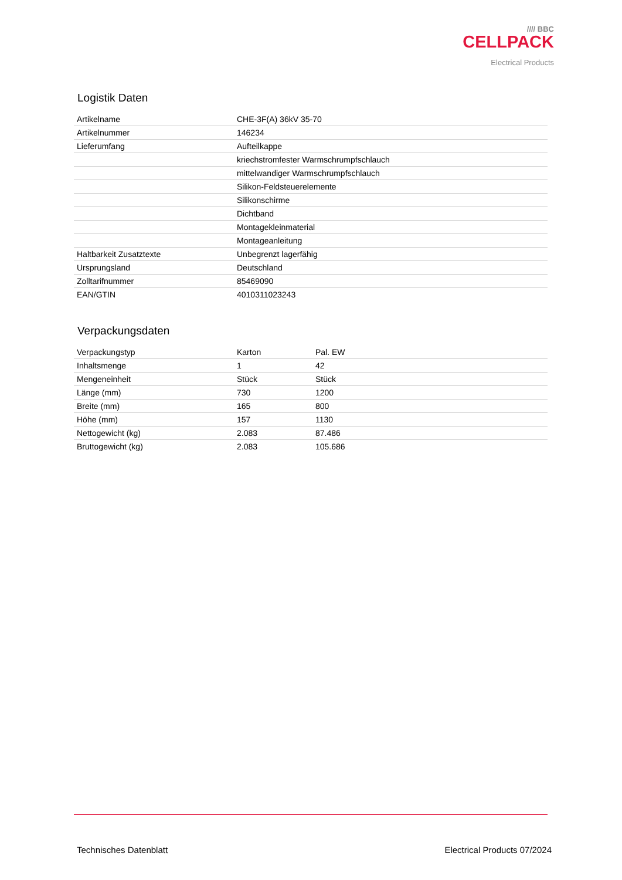//// BBC
CELLPACK
Electrical Products
Logistik Daten
| Artikelname | CHE-3F(A) 36kV 35-70 |
| Artikelnummer | 146234 |
| Lieferumfang | Aufteilkappe |
| | kriechstromfester Warmschrumpfschlauch |
| | mittelwandiger Warmschrumpfschlauch |
| | Silikon-Feldsteuerelemente |
| | Silikonschirme |
| | Dichtband |
| | Montagekleinmaterial |
| | Montageanleitung |
| Haltbarkeit Zusatztexte | Unbegrenzt lagerfähig |
| Ursprungsland | Deutschland |
| Zolltarifnummer | 85469090 |
| EAN/GTIN | 4010311023243 |
Verpackungsdaten
| Verpackungstyp | Karton | Pal. EW |
| Inhaltsmenge | 1 | 42 |
| Mengeneinheit | Stück | Stück |
| Länge (mm) | 730 | 1200 |
| Breite (mm) | 165 | 800 |
| Höhe (mm) | 157 | 1130 |
| Nettogewicht (kg) | 2.083 | 87.486 |
| Bruttogewicht (kg) | 2.083 | 105.686 |
Technisches Datenblatt Electrical Products 07/2024